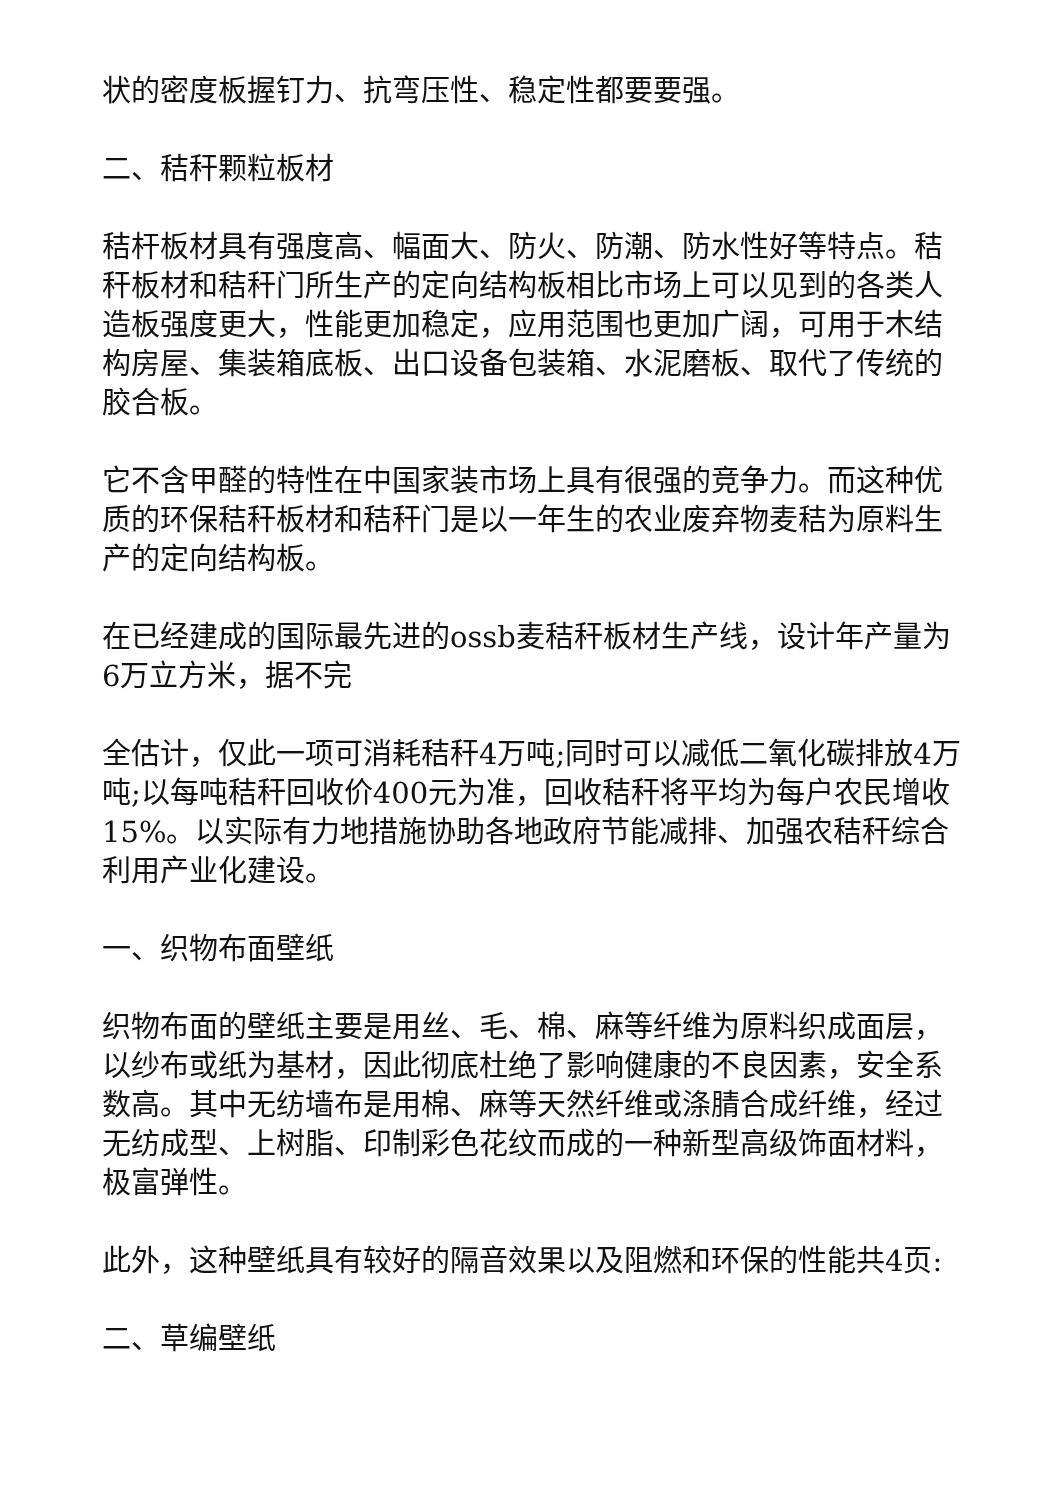状的密度板握钉力、抗弯压性、稳定性都要要强。
二、秸秆颗粒板材
秸杆板材具有强度高、幅面大、防火、防潮、防水性好等特点。秸秆板材和秸秆门所生产的定向结构板相比市场上可以见到的各类人造板强度更大，性能更加稳定，应用范围也更加广阔，可用于木结构房屋、集装箱底板、出口设备包装箱、水泥磨板、取代了传统的胶合板。
它不含甲醛的特性在中国家装市场上具有很强的竞争力。而这种优质的环保秸秆板材和秸秆门是以一年生的农业废弃物麦秸为原料生产的定向结构板。
在已经建成的国际最先进的ossb麦秸秆板材生产线，设计年产量为6万立方米，据不完
全估计，仅此一项可消耗秸秆4万吨;同时可以减低二氧化碳排放4万吨;以每吨秸秆回收价400元为准，回收秸秆将平均为每户农民增收15%。以实际有力地措施协助各地政府节能减排、加强农秸秆综合利用产业化建设。
一、织物布面壁纸
织物布面的壁纸主要是用丝、毛、棉、麻等纤维为原料织成面层，以纱布或纸为基材，因此彻底杜绝了影响健康的不良因素，安全系数高。其中无纺墙布是用棉、麻等天然纤维或涤腈合成纤维，经过无纺成型、上树脂、印制彩色花纹而成的一种新型高级饰面材料，极富弹性。
此外，这种壁纸具有较好的隔音效果以及阻燃和环保的性能共4页:
二、草编壁纸